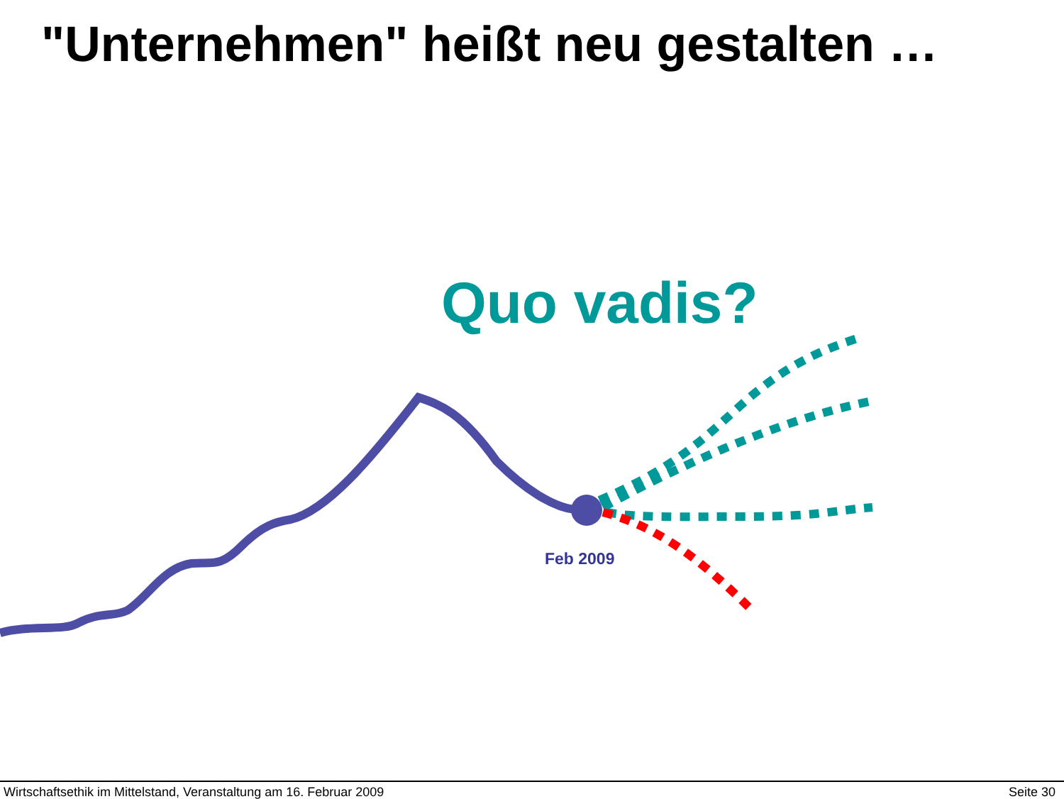"Unternehmen" heißt neu gestalten …
Quo vadis?
Feb 2009
Wirtschaftsethik im Mittelstand, Veranstaltung am 16. Februar 2009 Seite 30